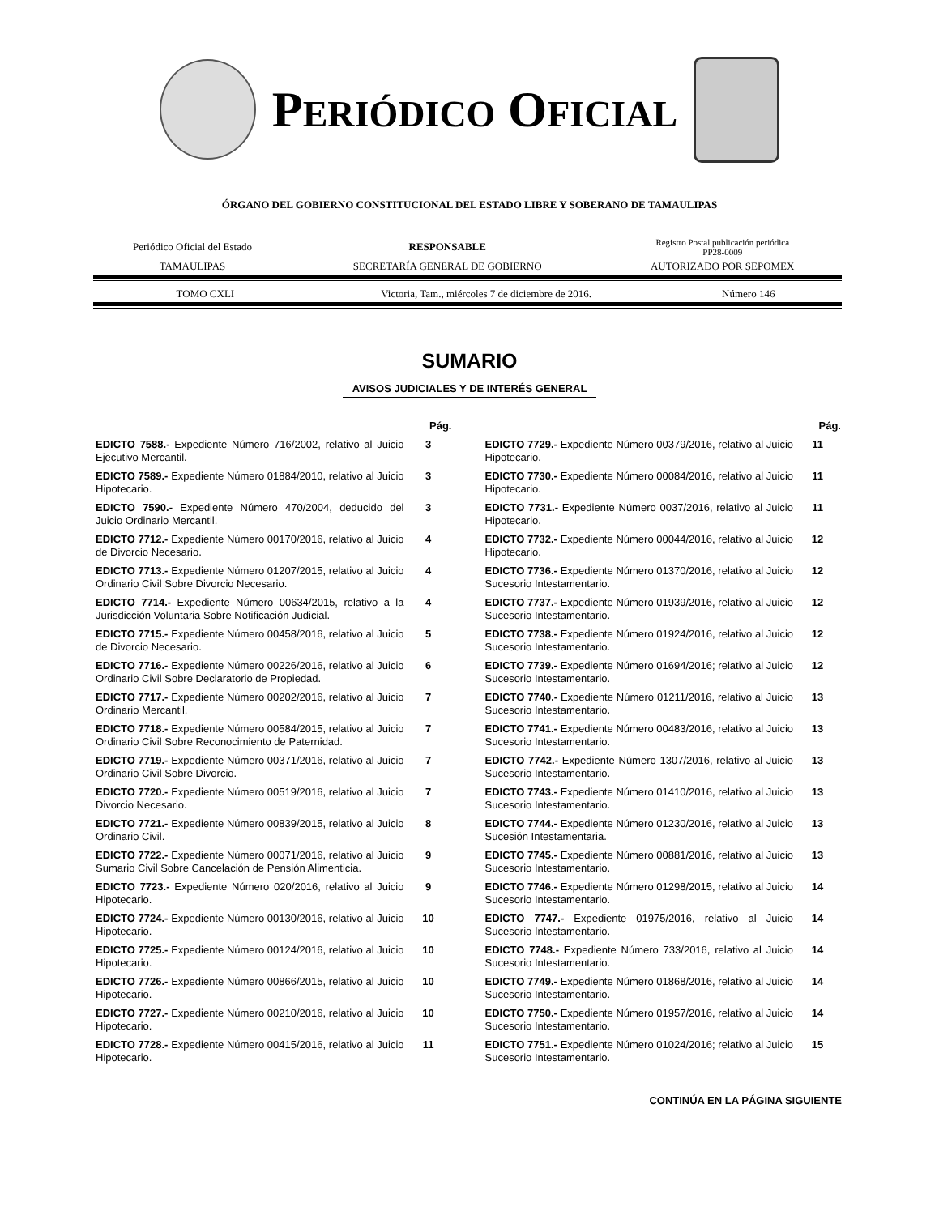PERIÓDICO OFICIAL
ÓRGANO DEL GOBIERNO CONSTITUCIONAL DEL ESTADO LIBRE Y SOBERANO DE TAMAULIPAS
| Periódico Oficial del Estado | RESPONSABLE | Registro Postal publicación periódica PP28-0009 |
| TAMAULIPAS | SECRETARÍA GENERAL DE GOBIERNO | AUTORIZADO POR SEPOMEX |
| TOMO CXLI | Victoria, Tam., miércoles 7 de diciembre de 2016. | Número 146 |
SUMARIO
AVISOS JUDICIALES Y DE INTERÉS GENERAL
| | Pág. |
| --- | --- |
| EDICTO 7588.- Expediente Número 716/2002, relativo al Juicio Ejecutivo Mercantil. | 3 |
| EDICTO 7589.- Expediente Número 01884/2010, relativo al Juicio Hipotecario. | 3 |
| EDICTO 7590.- Expediente Número 470/2004, deducido del Juicio Ordinario Mercantil. | 3 |
| EDICTO 7712.- Expediente Número 00170/2016, relativo al Juicio de Divorcio Necesario. | 4 |
| EDICTO 7713.- Expediente Número 01207/2015, relativo al Juicio Ordinario Civil Sobre Divorcio Necesario. | 4 |
| EDICTO 7714.- Expediente Número 00634/2015, relativo a la Jurisdicción Voluntaria Sobre Notificación Judicial. | 4 |
| EDICTO 7715.- Expediente Número 00458/2016, relativo al Juicio de Divorcio Necesario. | 5 |
| EDICTO 7716.- Expediente Número 00226/2016, relativo al Juicio Ordinario Civil Sobre Declaratorio de Propiedad. | 6 |
| EDICTO 7717.- Expediente Número 00202/2016, relativo al Juicio Ordinario Mercantil. | 7 |
| EDICTO 7718.- Expediente Número 00584/2015, relativo al Juicio Ordinario Civil Sobre Reconocimiento de Paternidad. | 7 |
| EDICTO 7719.- Expediente Número 00371/2016, relativo al Juicio Ordinario Civil Sobre Divorcio. | 7 |
| EDICTO 7720.- Expediente Número 00519/2016, relativo al Juicio Divorcio Necesario. | 7 |
| EDICTO 7721.- Expediente Número 00839/2015, relativo al Juicio Ordinario Civil. | 8 |
| EDICTO 7722.- Expediente Número 00071/2016, relativo al Juicio Sumario Civil Sobre Cancelación de Pensión Alimenticia. | 9 |
| EDICTO 7723.- Expediente Número 020/2016, relativo al Juicio Hipotecario. | 9 |
| EDICTO 7724.- Expediente Número 00130/2016, relativo al Juicio Hipotecario. | 10 |
| EDICTO 7725.- Expediente Número 00124/2016, relativo al Juicio Hipotecario. | 10 |
| EDICTO 7726.- Expediente Número 00866/2015, relativo al Juicio Hipotecario. | 10 |
| EDICTO 7727.- Expediente Número 00210/2016, relativo al Juicio Hipotecario. | 10 |
| EDICTO 7728.- Expediente Número 00415/2016, relativo al Juicio Hipotecario. | 11 |
| | Pág. |
| --- | --- |
| EDICTO 7729.- Expediente Número 00379/2016, relativo al Juicio Hipotecario. | 11 |
| EDICTO 7730.- Expediente Número 00084/2016, relativo al Juicio Hipotecario. | 11 |
| EDICTO 7731.- Expediente Número 0037/2016, relativo al Juicio Hipotecario. | 11 |
| EDICTO 7732.- Expediente Número 00044/2016, relativo al Juicio Hipotecario. | 12 |
| EDICTO 7736.- Expediente Número 01370/2016, relativo al Juicio Sucesorio Intestamentario. | 12 |
| EDICTO 7737.- Expediente Número 01939/2016, relativo al Juicio Sucesorio Intestamentario. | 12 |
| EDICTO 7738.- Expediente Número 01924/2016, relativo al Juicio Sucesorio Intestamentario. | 12 |
| EDICTO 7739.- Expediente Número 01694/2016; relativo al Juicio Sucesorio Intestamentario. | 12 |
| EDICTO 7740.- Expediente Número 01211/2016, relativo al Juicio Sucesorio Intestamentario. | 13 |
| EDICTO 7741.- Expediente Número 00483/2016, relativo al Juicio Sucesorio Intestamentario. | 13 |
| EDICTO 7742.- Expediente Número 1307/2016, relativo al Juicio Sucesorio Intestamentario. | 13 |
| EDICTO 7743.- Expediente Número 01410/2016, relativo al Juicio Sucesorio Intestamentario. | 13 |
| EDICTO 7744.- Expediente Número 01230/2016, relativo al Juicio Sucesión Intestamentaria. | 13 |
| EDICTO 7745.- Expediente Número 00881/2016, relativo al Juicio Sucesorio Intestamentario. | 13 |
| EDICTO 7746.- Expediente Número 01298/2015, relativo al Juicio Sucesorio Intestamentario. | 14 |
| EDICTO 7747.- Expediente 01975/2016, relativo al Juicio Sucesorio Intestamentario. | 14 |
| EDICTO 7748.- Expediente Número 733/2016, relativo al Juicio Sucesorio Intestamentario. | 14 |
| EDICTO 7749.- Expediente Número 01868/2016, relativo al Juicio Sucesorio Intestamentario. | 14 |
| EDICTO 7750.- Expediente Número 01957/2016, relativo al Juicio Sucesorio Intestamentario. | 14 |
| EDICTO 7751.- Expediente Número 01024/2016; relativo al Juicio Sucesorio Intestamentario. | 15 |
CONTINÚA EN LA PÁGINA SIGUIENTE